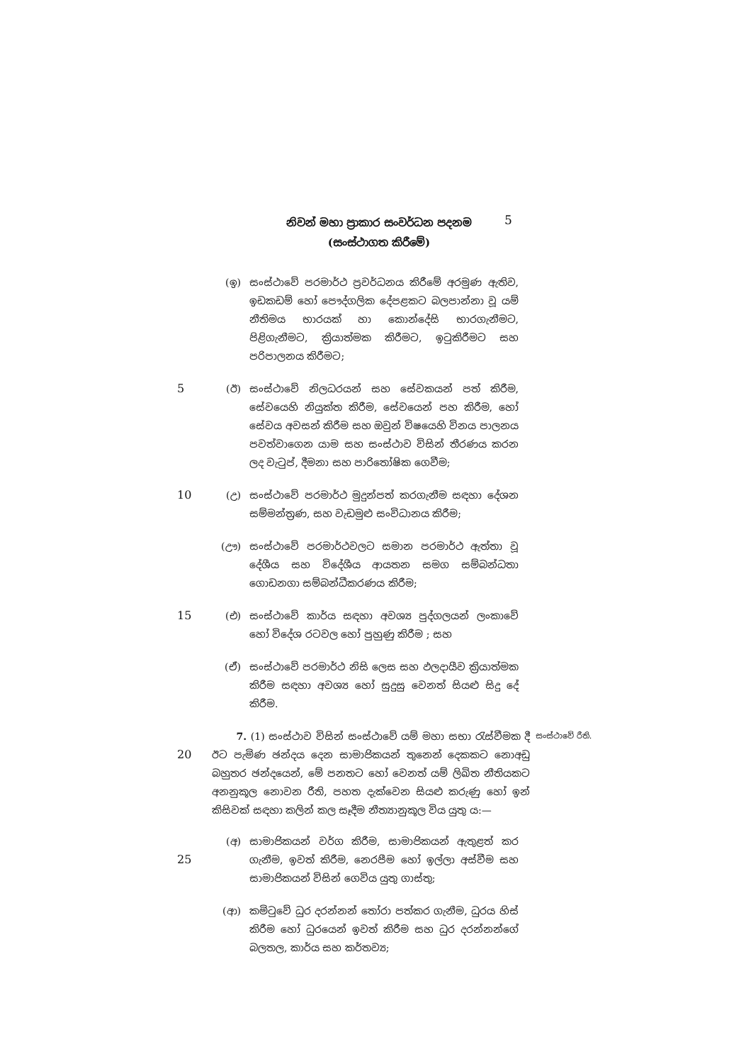නිවන් මහා ප්‍රාකාර සංවර්ධන පදනම
(සංස්ථාගත කිරීමේ)
5
(ඉ) සංස්ථාවේ පරමාර්ථ ප්‍රවර්ධනය කිරීමේ අරමුණ ඇතිව, ඉඩකඩම් හෝ පෞද්ගලික දේපළකට බලපාන්නා වූ යම් නීතිමය භාරයක් හා කොන්දේසි භාරගැනීමට, පිළිගැනීමට, ක්‍රියාත්මක කිරීමට, ඉටුකිරීමට සහ පරිපාලනය කිරීමට;
5 (ඊ) සංස්ථාවේ නිලධරයන් සහ සේවකයන් පත් කිරීම, සේවයෙහි නියුක්ත කිරීම, සේවයෙන් පහ කිරීම, හෝ සේවය අවසන් කිරීම සහ ඔවුන් විෂයෙහි විනය පාලනය පවත්වාගෙන යාම සහ සංස්ථාව විසින් තීරණය කරන ලද වැටුප්, දීමනා සහ පාරිතෝෂික ගෙවීම;
10 (උ) සංස්ථාවේ පරමාර්ථ මුදුන්පත් කරගැනීම සඳහා දේශන සම්මන්ත්‍රණ, සහ වැඩමුළු සංවිධානය කිරීම;
(ඌ) සංස්ථාවේ පරමාර්ථවලට සමාන පරමාර්ථ ඇත්තා වූ දේශීය සහ විදේශීය ආයතන සමග සම්බන්ධතා ගොඩනගා සම්බන්ධීකරණය කිරීම;
15 (එ) සංස්ථාවේ කාර්ය සඳහා අවශ්‍ය පුද්ගලයන් ලංකාවේ හෝ විදේශ රටවල හෝ පුහුණු කිරීම ; සහ
(ඒ) සංස්ථාවේ පරමාර්ථ නිසි ලෙස සහ ඵලදායීව ක්‍රියාත්මක කිරීම සඳහා අවශ්‍ය හෝ සුදුසු වෙනත් සියළු සිදු දේ කිරීම.
20
7. (1) සංස්ථාව විසින් සංස්ථාවේ යම් මහා සභා රැස්වීමක දී ඊට පැමිණ ඡන්දය දෙන සාමාජිකයන් තුනෙන් දෙකකට නොඅඩු බහුතර ඡන්දයෙන්, මේ පනතට හෝ වෙනත් යම් ලිඛිත නීතියකට අනනුකූල නොවන රීති, පහත දැක්වෙන සියළු කරුණු හෝ ඉන් කිසිවක් සඳහා කලින් කල සෑදීම නීත්‍යානුකූල විය යුතු ය:—
සංස්ථාවේ රීති.
25
(අ) සාමාජිකයන් වර්ග කිරීම, සාමාජිකයන් ඇතුළත් කර ගැනීම, ඉවත් කිරීම, නෙරපීම හෝ ඉල්ලා අස්වීම සහ සාමාජිකයන් විසින් ගෙවිය යුතු ගාස්තු;
(ආ) කමිටුවේ ධුර දරන්නන් තෝරා පත්කර ගැනීම, ධුරය හිස් කිරීම හෝ ධුරයෙන් ඉවත් කිරීම සහ ධුර දරන්නන්ගේ බලතල, කාර්ය සහ කර්තව්‍ය;